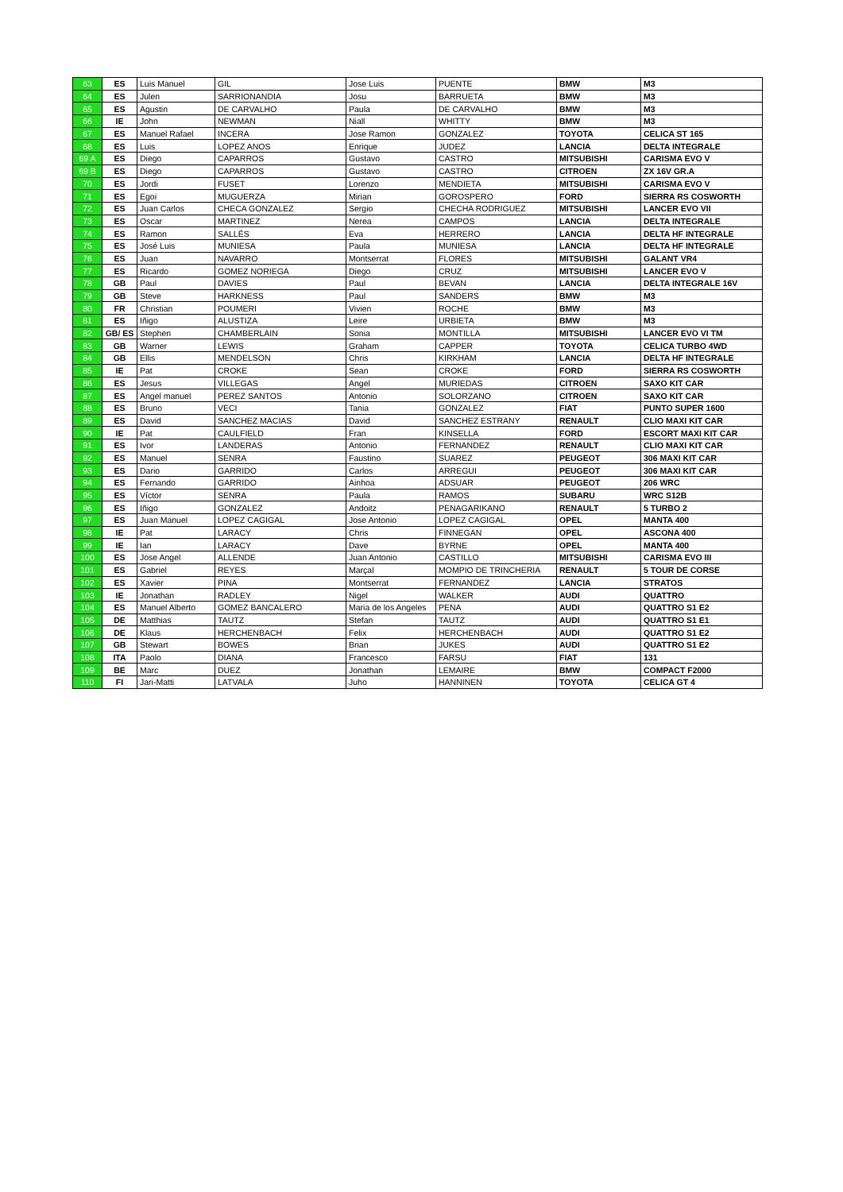| 63 | ES | Luis Manuel | GIL | Jose Luis | PUENTE | BMW | M3 |
| 64 | ES | Julen | SARRIONANDIA | Josu | BARRUETA | BMW | M3 |
| 65 | ES | Agustin | DE CARVALHO | Paula | DE CARVALHO | BMW | M3 |
| 66 | IE | John | NEWMAN | Niall | WHITTY | BMW | M3 |
| 67 | ES | Manuel Rafael | INCERA | Jose Ramon | GONZALEZ | TOYOTA | CELICA ST 165 |
| 68 | ES | Luis | LOPEZ ANOS | Enrique | JUDEZ | LANCIA | DELTA INTEGRALE |
| 69 A | ES | Diego | CAPARROS | Gustavo | CASTRO | MITSUBISHI | CARISMA EVO V |
| 69 B | ES | Diego | CAPARROS | Gustavo | CASTRO | CITROEN | ZX 16V GR.A |
| 70 | ES | Jordi | FUSET | Lorenzo | MENDIETA | MITSUBISHI | CARISMA EVO V |
| 71 | ES | Egoi | MUGUERZA | Mirian | GOROSPERO | FORD | SIERRA RS COSWORTH |
| 72 | ES | Juan Carlos | CHECA GONZALEZ | Sergio | CHECHA RODRIGUEZ | MITSUBISHI | LANCER EVO VII |
| 73 | ES | Oscar | MARTINEZ | Nerea | CAMPOS | LANCIA | DELTA INTEGRALE |
| 74 | ES | Ramon | SALLÉS | Eva | HERRERO | LANCIA | DELTA HF INTEGRALE |
| 75 | ES | José Luis | MUNIESA | Paula | MUNIESA | LANCIA | DELTA HF INTEGRALE |
| 76 | ES | Juan | NAVARRO | Montserrat | FLORES | MITSUBISHI | GALANT VR4 |
| 77 | ES | Ricardo | GOMEZ NORIEGA | Diego | CRUZ | MITSUBISHI | LANCER EVO V |
| 78 | GB | Paul | DAVIES | Paul | BEVAN | LANCIA | DELTA INTEGRALE 16V |
| 79 | GB | Steve | HARKNESS | Paul | SANDERS | BMW | M3 |
| 80 | FR | Christian | POUMERI | Vivien | ROCHE | BMW | M3 |
| 81 | ES | Iñigo | ALUSTIZA | Leire | URBIETA | BMW | M3 |
| 82 | GB/ ES | Stephen | CHAMBERLAIN | Sonia | MONTILLA | MITSUBISHI | LANCER EVO VI TM |
| 83 | GB | Warner | LEWIS | Graham | CAPPER | TOYOTA | CELICA TURBO 4WD |
| 84 | GB | Ellis | MENDELSON | Chris | KIRKHAM | LANCIA | DELTA HF INTEGRALE |
| 85 | IE | Pat | CROKE | Sean | CROKE | FORD | SIERRA RS COSWORTH |
| 86 | ES | Jesus | VILLEGAS | Angel | MURIEDAS | CITROEN | SAXO KIT CAR |
| 87 | ES | Angel manuel | PEREZ SANTOS | Antonio | SOLORZANO | CITROEN | SAXO KIT CAR |
| 88 | ES | Bruno | VECI | Tania | GONZALEZ | FIAT | PUNTO SUPER 1600 |
| 89 | ES | David | SANCHEZ MACIAS | David | SANCHEZ ESTRANY | RENAULT | CLIO MAXI KIT CAR |
| 90 | IE | Pat | CAULFIELD | Fran | KINSELLA | FORD | ESCORT MAXI KIT CAR |
| 91 | ES | Ivor | LANDERAS | Antonio | FERNANDEZ | RENAULT | CLIO MAXI KIT CAR |
| 92 | ES | Manuel | SENRA | Faustino | SUAREZ | PEUGEOT | 306 MAXI KIT CAR |
| 93 | ES | Dario | GARRIDO | Carlos | ARREGUI | PEUGEOT | 306 MAXI KIT CAR |
| 94 | ES | Fernando | GARRIDO | Ainhoa | ADSUAR | PEUGEOT | 206 WRC |
| 95 | ES | Víctor | SENRA | Paula | RAMOS | SUBARU | WRC S12B |
| 96 | ES | Iñigo | GONZALEZ | Andoitz | PENAGARIKANO | RENAULT | 5 TURBO 2 |
| 97 | ES | Juan Manuel | LOPEZ CAGIGAL | Jose Antonio | LOPEZ CAGIGAL | OPEL | MANTA 400 |
| 98 | IE | Pat | LARACY | Chris | FINNEGAN | OPEL | ASCONA 400 |
| 99 | IE | Ian | LARACY | Dave | BYRNE | OPEL | MANTA 400 |
| 100 | ES | Jose Angel | ALLENDE | Juan Antonio | CASTILLO | MITSUBISHI | CARISMA EVO III |
| 101 | ES | Gabriel | REYES | Marçal | MOMPIO DE TRINCHERIA | RENAULT | 5 TOUR DE CORSE |
| 102 | ES | Xavier | PINA | Montserrat | FERNANDEZ | LANCIA | STRATOS |
| 103 | IE | Jonathan | RADLEY | Nigel | WALKER | AUDI | QUATTRO |
| 104 | ES | Manuel Alberto | GOMEZ BANCALERO | Maria de los Angeles | PENA | AUDI | QUATTRO S1 E2 |
| 105 | DE | Matthias | TAUTZ | Stefan | TAUTZ | AUDI | QUATTRO S1 E1 |
| 106 | DE | Klaus | HERCHENBACH | Felix | HERCHENBACH | AUDI | QUATTRO S1 E2 |
| 107 | GB | Stewart | BOWES | Brian | JUKES | AUDI | QUATTRO S1 E2 |
| 108 | ITA | Paolo | DIANA | Francesco | FARSU | FIAT | 131 |
| 109 | BE | Marc | DUEZ | Jonathan | LEMAIRE | BMW | COMPACT F2000 |
| 110 | FI | Jari-Matti | LATVALA | Juho | HANNINEN | TOYOTA | CELICA GT 4 |